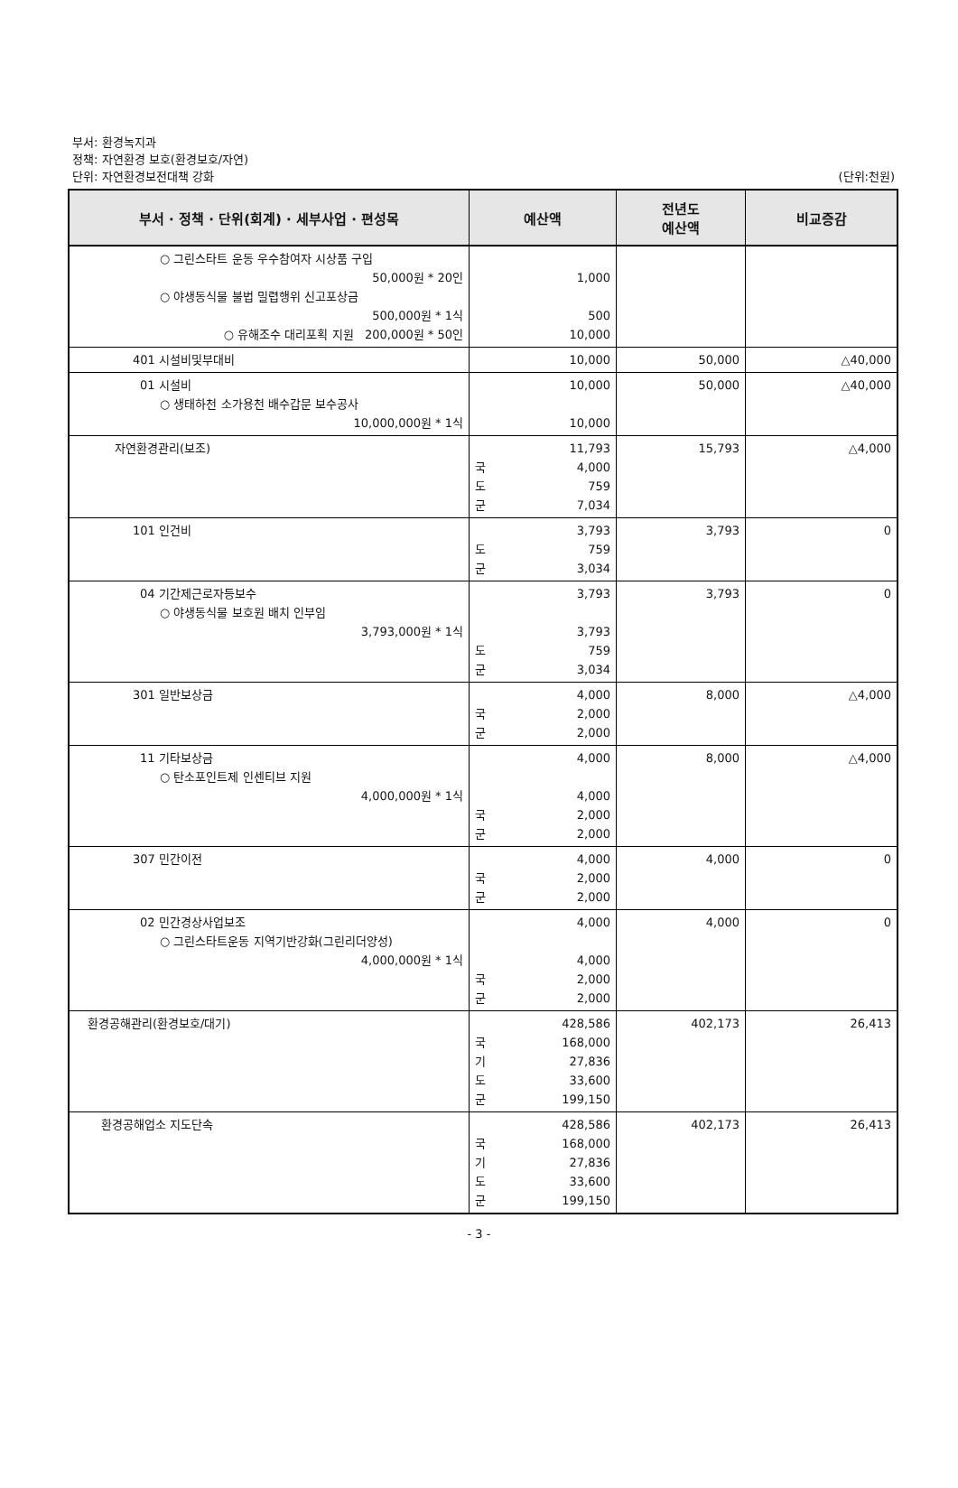부서: 환경녹지과
정책: 자연환경 보호(환경보호/자연)
단위: 자연환경보전대책 강화
(단위:천원)
| 부서 · 정책 · 단위(회계) · 세부사업 · 편성목 | 예산액 | 전년도 예산액 | 비교증감 |
| --- | --- | --- | --- |
| ○ 그린스타트 운동 우수참여자 시상품 구입 50,000원 * 20인 ○ 야생동식물 불법 밀렵행위 신고포상금 500,000원 * 1식 ○ 유해조수 대리포획 지원 200,000원 * 50인 | 1,000 500 10,000 | | |
| 401 시설비및부대비 | 10,000 | 50,000 | △40,000 |
| 01 시설비 ○ 생태하천 소가용천 배수갑문 보수공사 10,000,000원 * 1식 | 10,000 10,000 | 50,000 | △40,000 |
| 자연환경관리(보조) | 11,793 국 4,000 도 759 군 7,034 | 15,793 | △4,000 |
| 101 인건비 | 3,793 도 759 군 3,034 | 3,793 | 0 |
| 04 기간제근로자등보수 ○ 야생동식물 보호원 배치 인부임 3,793,000원 * 1식 | 3,793 3,793 도 759 군 3,034 | 3,793 | 0 |
| 301 일반보상금 | 4,000 국 2,000 군 2,000 | 8,000 | △4,000 |
| 11 기타보상금 ○ 탄소포인트제 인센티브 지원 4,000,000원 * 1식 | 4,000 4,000 국 2,000 군 2,000 | 8,000 | △4,000 |
| 307 민간이전 | 4,000 국 2,000 군 2,000 | 4,000 | 0 |
| 02 민간경상사업보조 ○ 그린스타트운동 지역기반강화(그린리더양성) 4,000,000원 * 1식 | 4,000 4,000 국 2,000 군 2,000 | 4,000 | 0 |
| 환경공해관리(환경보호/대기) | 428,586 국 168,000 기 27,836 도 33,600 군 199,150 | 402,173 | 26,413 |
| 환경공해업소 지도단속 | 428,586 국 168,000 기 27,836 도 33,600 군 199,150 | 402,173 | 26,413 |
- 3 -